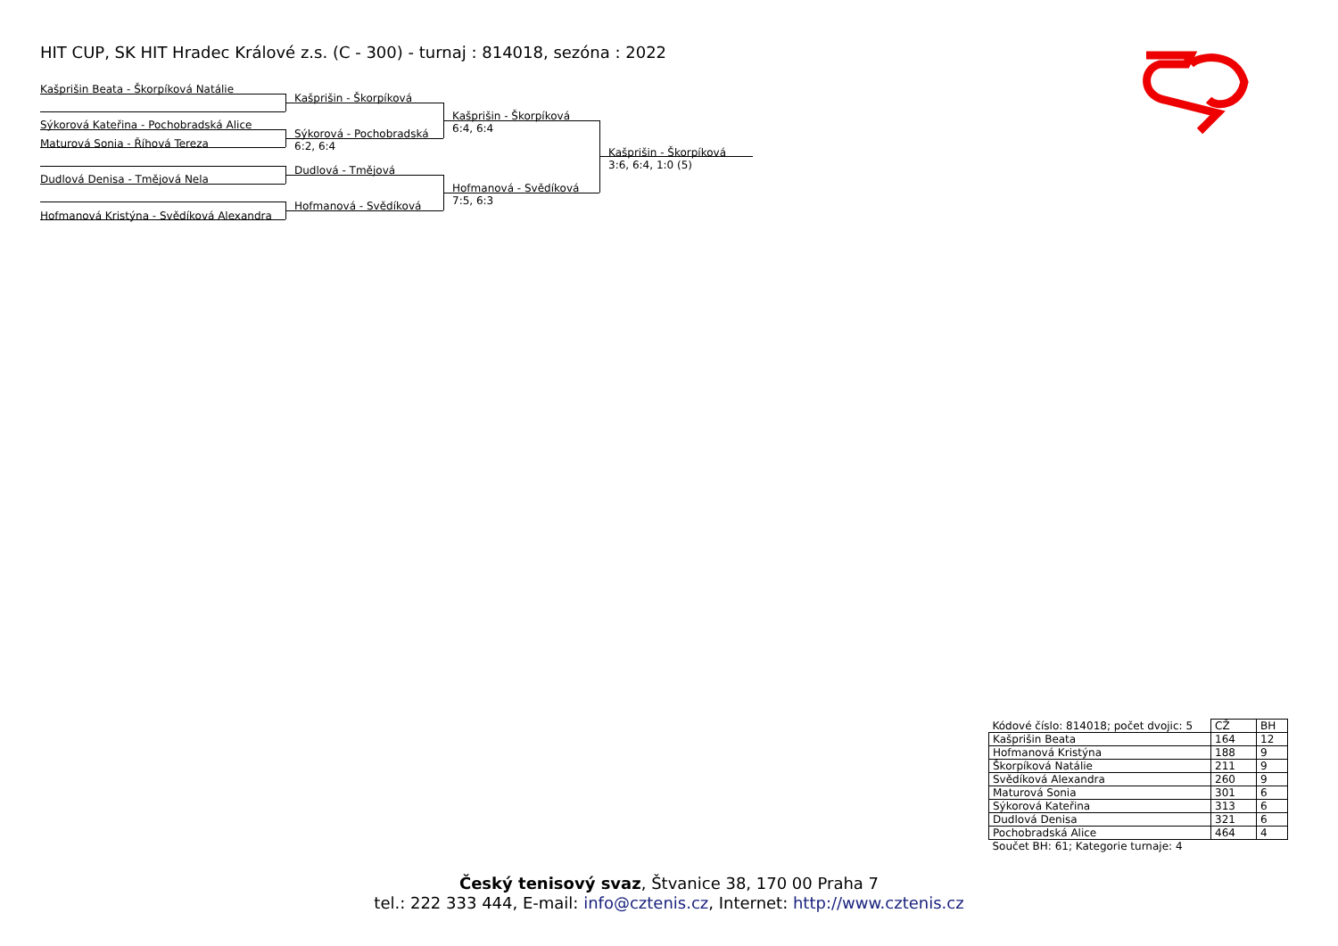HIT CUP, SK HIT Hradec Králové z.s. (C - 300) - turnaj : 814018, sezóna : 2022
Kašprišin Beata - Škorpíková Natálie
Sýkorová Kateřina - Pochobradská Alice
Maturová Sonia - Říhová Tereza
Dudlová Denisa - Tmějová Nela
Hofmanová Kristýna - Svědíková Alexandra
Kašprišin - Škorpíková
Sýkorová - Pochobradská
6:2, 6:4
Dudlová - Tmějová
Hofmanová - Svědíková
Kašprišin - Škorpíková
6:4, 6:4
Hofmanová - Svědíková
7:5, 6:3
Kašprišin - Škorpíková
3:6, 6:4, 1:0 (5)
| Kódové číslo: 814018; počet dvojic: 5 | CŽ | BH |
| Kašprišin Beata | 164 | 12 |
| Hofmanová Kristýna | 188 | 9 |
| Škorpíková Natálie | 211 | 9 |
| Svědíková Alexandra | 260 | 9 |
| Maturová Sonia | 301 | 6 |
| Sýkorová Kateřina | 313 | 6 |
| Dudlová Denisa | 321 | 6 |
| Pochobradská Alice | 464 | 4 |
| Součet BH: 61; Kategorie turnaje: 4 | | |
Český tenisový svaz, Štvanice 38, 170 00 Praha 7
tel.: 222 333 444, E-mail: info@cztenis.cz, Internet: http://www.cztenis.cz